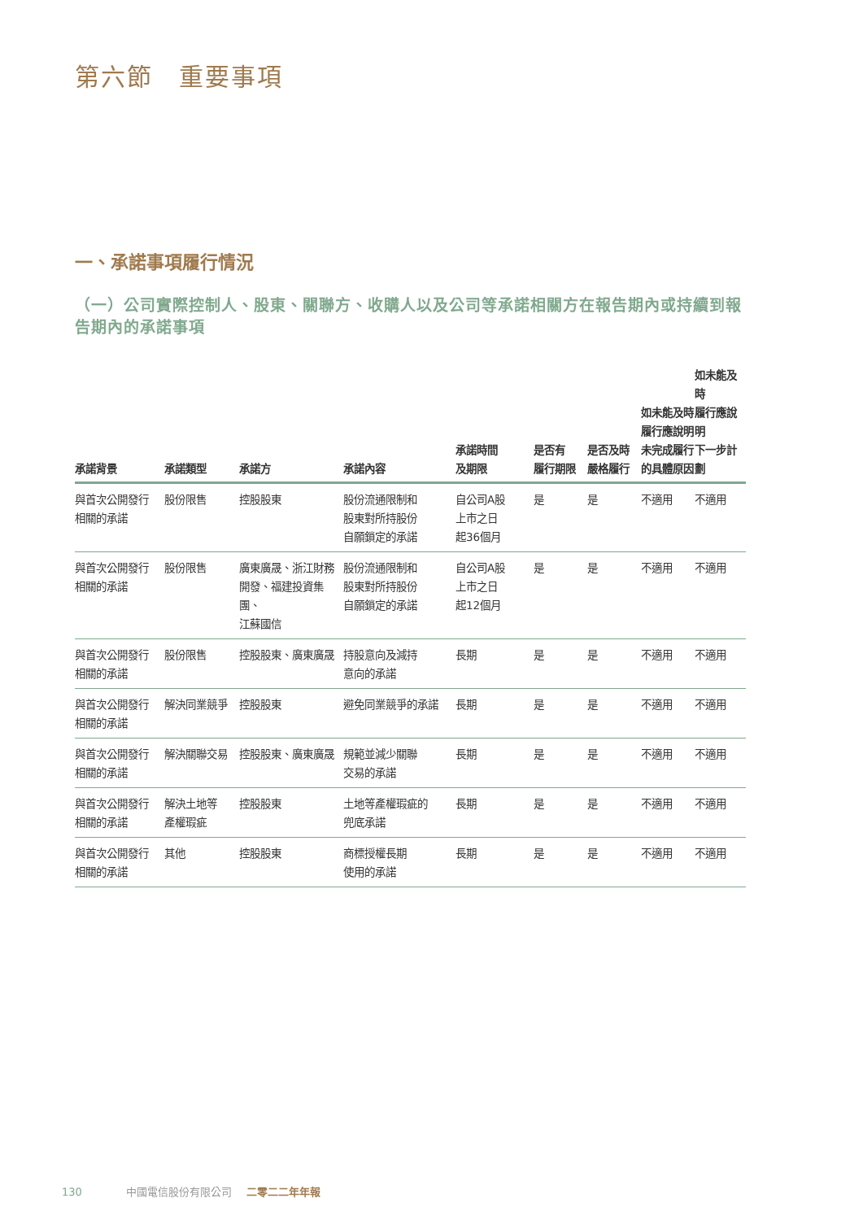第六節　重要事項
一、承諾事項履行情況
（一）公司實際控制人、股東、關聯方、收購人以及公司等承諾相關方在報告期內或持續到報告期內的承諾事項
| 承諾背景 | 承諾類型 | 承諾方 | 承諾內容 | 承諾時間 及期限 | 是否有 履行期限 | 是否及時 嚴格履行 | 如未能及時 履行應說明 未完成履行 的具體原因 | 如未能及時 履行應說明 下一步計劃 |
| --- | --- | --- | --- | --- | --- | --- | --- | --- |
| 與首次公開發行 相關的承諾 | 股份限售 | 控股股東 | 股份流通限制和 股東對所持股份 自願鎖定的承諾 | 自公司A股 上市之日 起36個月 | 是 | 是 | 不適用 | 不適用 |
| 與首次公開發行 相關的承諾 | 股份限售 | 廣東廣晟、浙江財務 開發、福建投資集團、 江蘇國信 | 股份流通限制和 股東對所持股份 自願鎖定的承諾 | 自公司A股 上市之日 起12個月 | 是 | 是 | 不適用 | 不適用 |
| 與首次公開發行 相關的承諾 | 股份限售 | 控股股東、廣東廣晟 | 持股意向及減持 意向的承諾 | 長期 | 是 | 是 | 不適用 | 不適用 |
| 與首次公開發行 相關的承諾 | 解決同業競爭 | 控股股東 | 避免同業競爭的承諾 | 長期 | 是 | 是 | 不適用 | 不適用 |
| 與首次公開發行 相關的承諾 | 解決關聯交易 | 控股股東、廣東廣晟 | 規範並減少關聯 交易的承諾 | 長期 | 是 | 是 | 不適用 | 不適用 |
| 與首次公開發行 相關的承諾 | 解決土地等 產權瑕疵 | 控股股東 | 土地等產權瑕疵的 兜底承諾 | 長期 | 是 | 是 | 不適用 | 不適用 |
| 與首次公開發行 相關的承諾 | 其他 | 控股股東 | 商標授權長期 使用的承諾 | 長期 | 是 | 是 | 不適用 | 不適用 |
130 中國電信股份有限公司 二零二二年年報